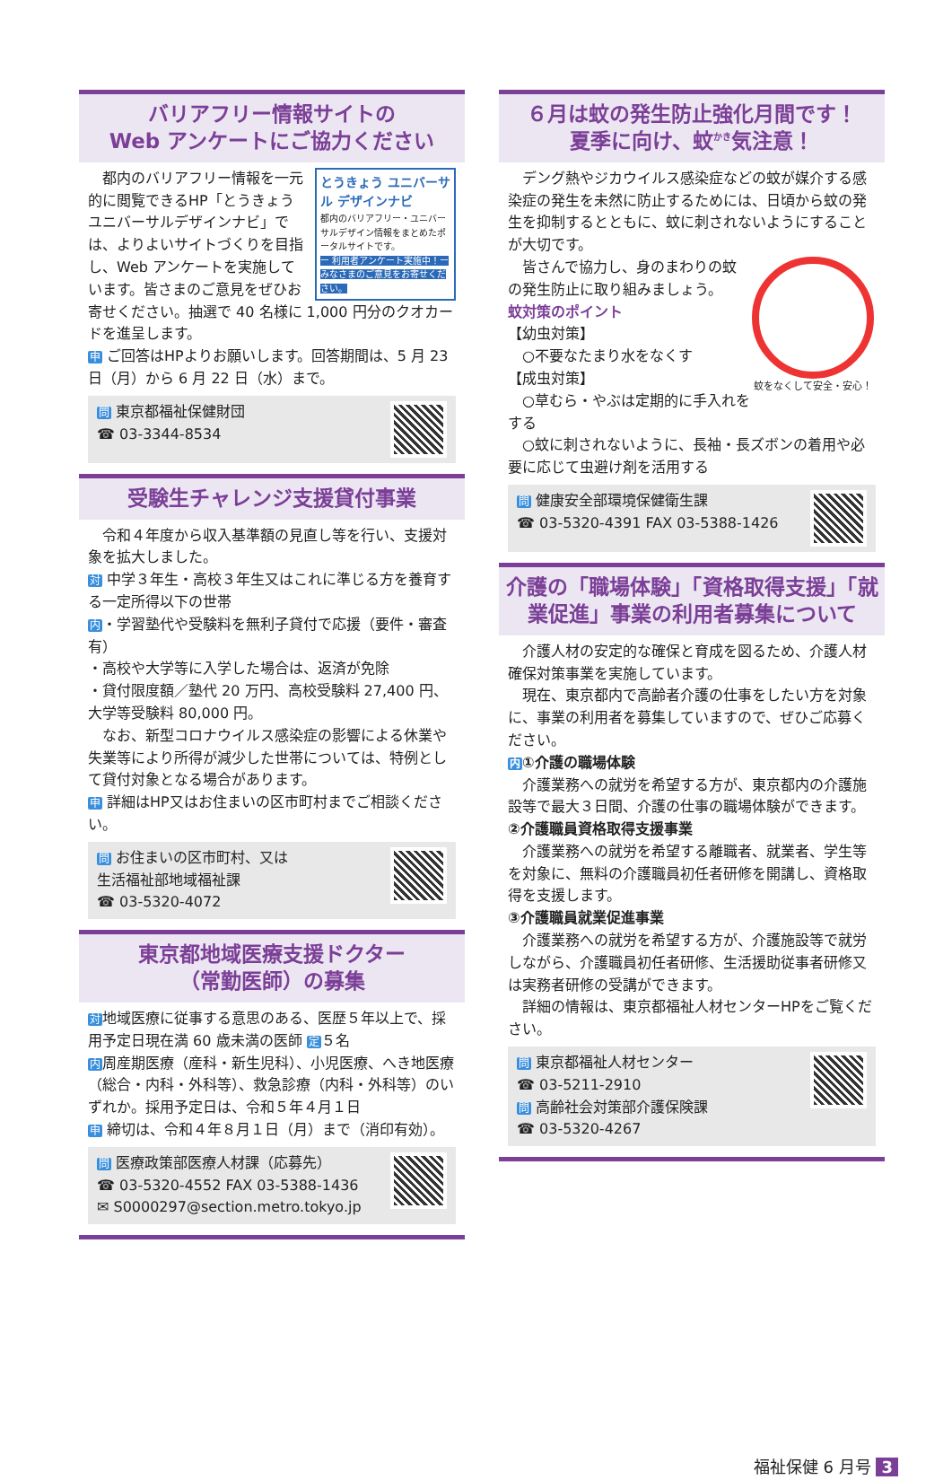バリアフリー情報サイトの
Web アンケートにご協力ください
とうきょう ユニバーサル デザインナビ
都内のバリアフリー・ユニバーサルデザイン情報をまとめたポータルサイトです。
ー 利用者アンケート実施中！ー みなさまのご意見をお寄せください。
都内のバリアフリー情報を一元的に閲覧できるHP「とうきょうユニバーサルデザインナビ」では、よりよいサイトづくりを目指し、Web アンケートを実施しています。皆さまのご意見をぜひお寄せください。抽選で 40 名様に 1,000 円分のクオカードを進呈します。
申 ご回答はHPよりお願いします。回答期間は、5 月 23 日（月）から 6 月 22 日（水）まで。
問 東京都福祉保健財団
☎ 03-3344-8534
受験生チャレンジ支援貸付事業
令和４年度から収入基準額の見直し等を行い、支援対象を拡大しました。
対 中学３年生・高校３年生又はこれに準じる方を養育する一定所得以下の世帯
内・学習塾代や受験料を無利子貸付で応援（要件・審査有）
・高校や大学等に入学した場合は、返済が免除
・貸付限度額／塾代 20 万円、高校受験料 27,400 円、大学等受験料 80,000 円。
なお、新型コロナウイルス感染症の影響による休業や失業等により所得が減少した世帯については、特例として貸付対象となる場合があります。
申 詳細はHP又はお住まいの区市町村までご相談ください。
問 お住まいの区市町村、又は
生活福祉部地域福祉課
☎ 03-5320-4072
東京都地域医療支援ドクター
（常勤医師）の募集
対地域医療に従事する意思のある、医歴５年以上で、採用予定日現在満 60 歳未満の医師 定５名
内周産期医療（産科・新生児科）、小児医療、へき地医療（総合・内科・外科等）、救急診療（内科・外科等）のいずれか。採用予定日は、令和５年４月１日
申 締切は、令和４年８月１日（月）まで（消印有効）。
問 医療政策部医療人材課（応募先）
☎ 03-5320-4552 FAX 03-5388-1436
✉ S0000297@section.metro.tokyo.jp
６月は蚊の発生防止強化月間です！
夏季に向け、蚊<sup>かき</sup>気注意！
デング熱やジカウイルス感染症などの蚊が媒介する感染症の発生を未然に防止するためには、日頃から蚊の発生を抑制するとともに、蚊に刺されないようにすることが大切です。
蚊をなくして安全・安心！
皆さんで協力し、身のまわりの蚊の発生防止に取り組みましょう。
蚊対策のポイント
【幼虫対策】
　○不要なたまり水をなくす
【成虫対策】
　○草むら・やぶは定期的に手入れをする
　○蚊に刺されないように、長袖・長ズボンの着用や必要に応じて虫避け剤を活用する
問 健康安全部環境保健衛生課
☎ 03-5320-4391 FAX 03-5388-1426
介護の「職場体験」「資格取得支援」「就業促進」事業の利用者募集について
介護人材の安定的な確保と育成を図るため、介護人材確保対策事業を実施しています。
現在、東京都内で高齢者介護の仕事をしたい方を対象に、事業の利用者を募集していますので、ぜひご応募ください。
内①介護の職場体験
介護業務への就労を希望する方が、東京都内の介護施設等で最大３日間、介護の仕事の職場体験ができます。
②介護職員資格取得支援事業
介護業務への就労を希望する離職者、就業者、学生等を対象に、無料の介護職員初任者研修を開講し、資格取得を支援します。
③介護職員就業促進事業
介護業務への就労を希望する方が、介護施設等で就労しながら、介護職員初任者研修、生活援助従事者研修又は実務者研修の受講ができます。
詳細の情報は、東京都福祉人材センターHPをご覧ください。
問 東京都福祉人材センター
☎ 03-5211-2910
問 高齢社会対策部介護保険課
☎ 03-5320-4267
福祉保健 6 月号 3